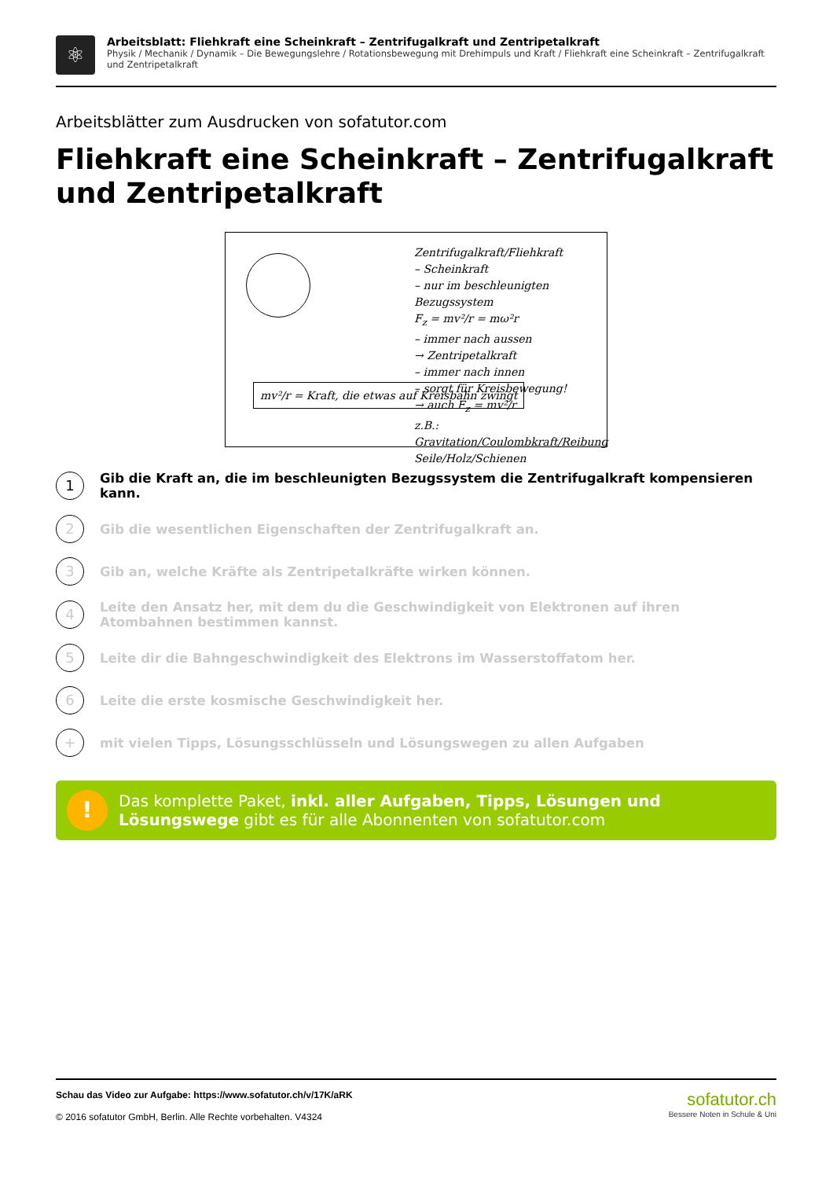⚛
Arbeitsblatt: Fliehkraft eine Scheinkraft – Zentrifugalkraft und Zentripetalkraft
Physik / Mechanik / Dynamik – Die Bewegungslehre / Rotationsbewegung mit Drehimpuls und Kraft / Fliehkraft eine Scheinkraft – Zentrifugalkraft und Zentripetalkraft
Arbeitsblätter zum Ausdrucken von sofatutor.com
Fliehkraft eine Scheinkraft – Zentrifugalkraft und Zentripetalkraft
Zentrifugalkraft/Fliehkraft
– Scheinkraft
– nur im beschleunigten Bezugssystem
F<sub>z</sub> = mv²/r = mω²r
– immer nach aussen
→ Zentripetalkraft
– immer nach innen
– sorgt für Kreisbewegung!
→ auch F<sub>z</sub> = mv²/r
z.B.: Gravitation/Coulombkraft/Reibung
Seile/Holz/Schienen
mv²/r = Kraft, die etwas auf Kreisbahn zwingt
1
Gib die Kraft an, die im beschleunigten Bezugssystem die Zentrifugalkraft kompensieren kann.
2
Gib die wesentlichen Eigenschaften der Zentrifugalkraft an.
3
Gib an, welche Kräfte als Zentripetalkräfte wirken können.
4
Leite den Ansatz her, mit dem du die Geschwindigkeit von Elektronen auf ihren Atombahnen bestimmen kannst.
5
Leite dir die Bahngeschwindigkeit des Elektrons im Wasserstoffatom her.
6
Leite die erste kosmische Geschwindigkeit her.
+
mit vielen Tipps, Lösungsschlüsseln und Lösungswegen zu allen Aufgaben
!
Das komplette Paket, inkl. aller Aufgaben, Tipps, Lösungen und Lösungswege gibt es für alle Abonnenten von sofatutor.com
Schau das Video zur Aufgabe: https://www.sofatutor.ch/v/17K/aRK
© 2016 sofatutor GmbH, Berlin. Alle Rechte vorbehalten. V4324
sofatutor.ch
Bessere Noten in Schule & Uni